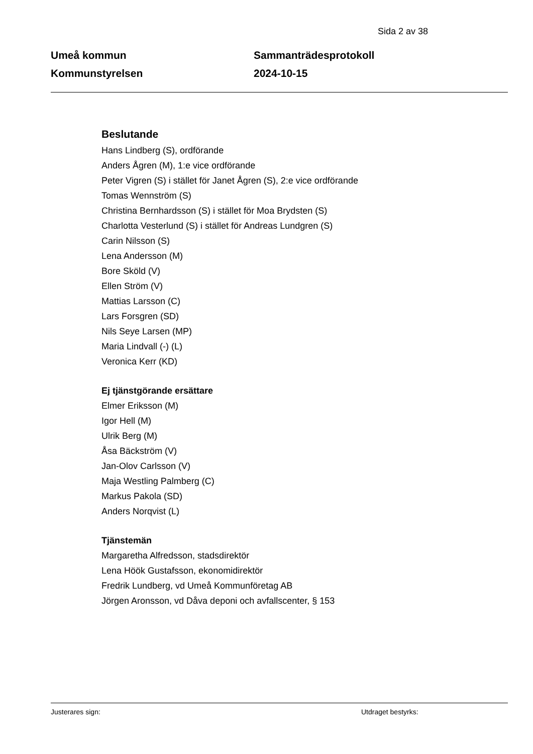Sida 2 av 38
Umeå kommun
Kommunstyrelsen
Sammanträdesprotokoll
2024-10-15
Beslutande
Hans Lindberg (S), ordförande
Anders Ågren (M), 1:e vice ordförande
Peter Vigren (S) i stället för Janet Ågren (S), 2:e vice ordförande
Tomas Wennström (S)
Christina Bernhardsson (S) i stället för Moa Brydsten (S)
Charlotta Vesterlund (S) i stället för Andreas Lundgren (S)
Carin Nilsson (S)
Lena Andersson (M)
Bore Sköld (V)
Ellen Ström (V)
Mattias Larsson (C)
Lars Forsgren (SD)
Nils Seye Larsen (MP)
Maria Lindvall (-) (L)
Veronica Kerr (KD)
Ej tjänstgörande ersättare
Elmer Eriksson (M)
Igor Hell (M)
Ulrik Berg (M)
Åsa Bäckström (V)
Jan-Olov Carlsson (V)
Maja Westling Palmberg (C)
Markus Pakola (SD)
Anders Norqvist (L)
Tjänstemän
Margaretha Alfredsson, stadsdirektör
Lena Höök Gustafsson, ekonomidirektör
Fredrik Lundberg, vd Umeå Kommunföretag AB
Jörgen Aronsson, vd Dåva deponi och avfallscenter, § 153
Justerares sign: Utdraget bestyrks: